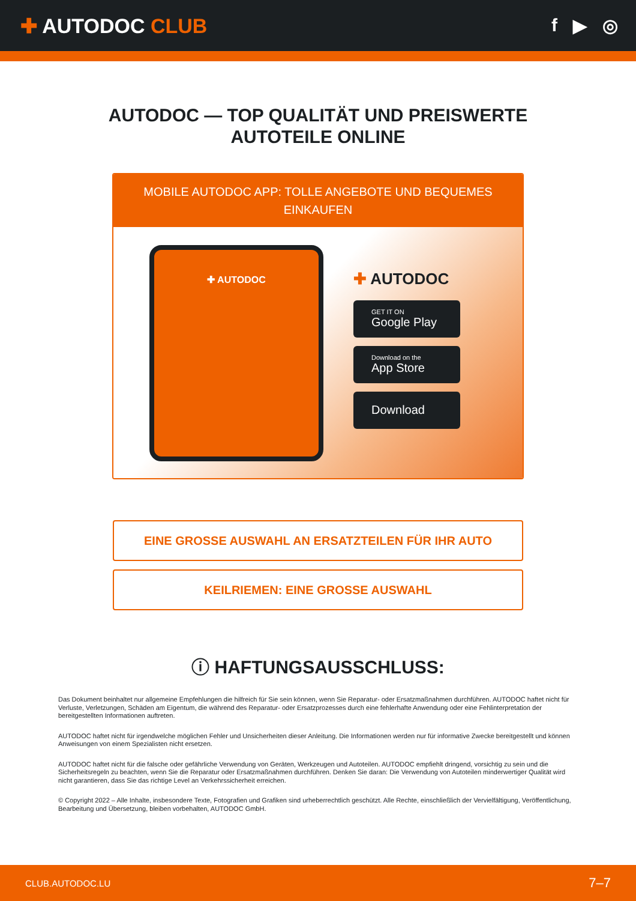✚ AUTODOC CLUB f ▶ ◎
AUTODOC — TOP QUALITÄT UND PREISWERTE
AUTOTEILE ONLINE
MOBILE AUTODOC APP: TOLLE ANGEBOTE UND BEQUEMES EINKAUFEN
✚ AUTODOC
✚ AUTODOC
GET IT ON
Google Play
Download on the
App Store
Download
EINE GROSSE AUSWAHL AN ERSATZTEILEN FÜR IHR AUTO
KEILRIEMEN: EINE GROSSE AUSWAHL
ⓘ HAFTUNGSAUSSCHLUSS:
Das Dokument beinhaltet nur allgemeine Empfehlungen die hilfreich für Sie sein können, wenn Sie Reparatur- oder Ersatzmaßnahmen durchführen. AUTODOC haftet nicht für Verluste, Verletzungen, Schäden am Eigentum, die während des Reparatur- oder Ersatzprozesses durch eine fehlerhafte Anwendung oder eine Fehlinterpretation der bereitgestellten Informationen auftreten.
AUTODOC haftet nicht für irgendwelche möglichen Fehler und Unsicherheiten dieser Anleitung. Die Informationen werden nur für informative Zwecke bereitgestellt und können Anweisungen von einem Spezialisten nicht ersetzen.
AUTODOC haftet nicht für die falsche oder gefährliche Verwendung von Geräten, Werkzeugen und Autoteilen. AUTODOC empfiehlt dringend, vorsichtig zu sein und die Sicherheitsregeln zu beachten, wenn Sie die Reparatur oder Ersatzmaßnahmen durchführen. Denken Sie daran: Die Verwendung von Autoteilen minderwertiger Qualität wird nicht garantieren, dass Sie das richtige Level an Verkehrssicherheit erreichen.
© Copyright 2022 – Alle Inhalte, insbesondere Texte, Fotografien und Grafiken sind urheberrechtlich geschützt. Alle Rechte, einschließlich der Vervielfältigung, Veröffentlichung, Bearbeitung und Übersetzung, bleiben vorbehalten, AUTODOC GmbH.
CLUB.AUTODOC.LU 7–7